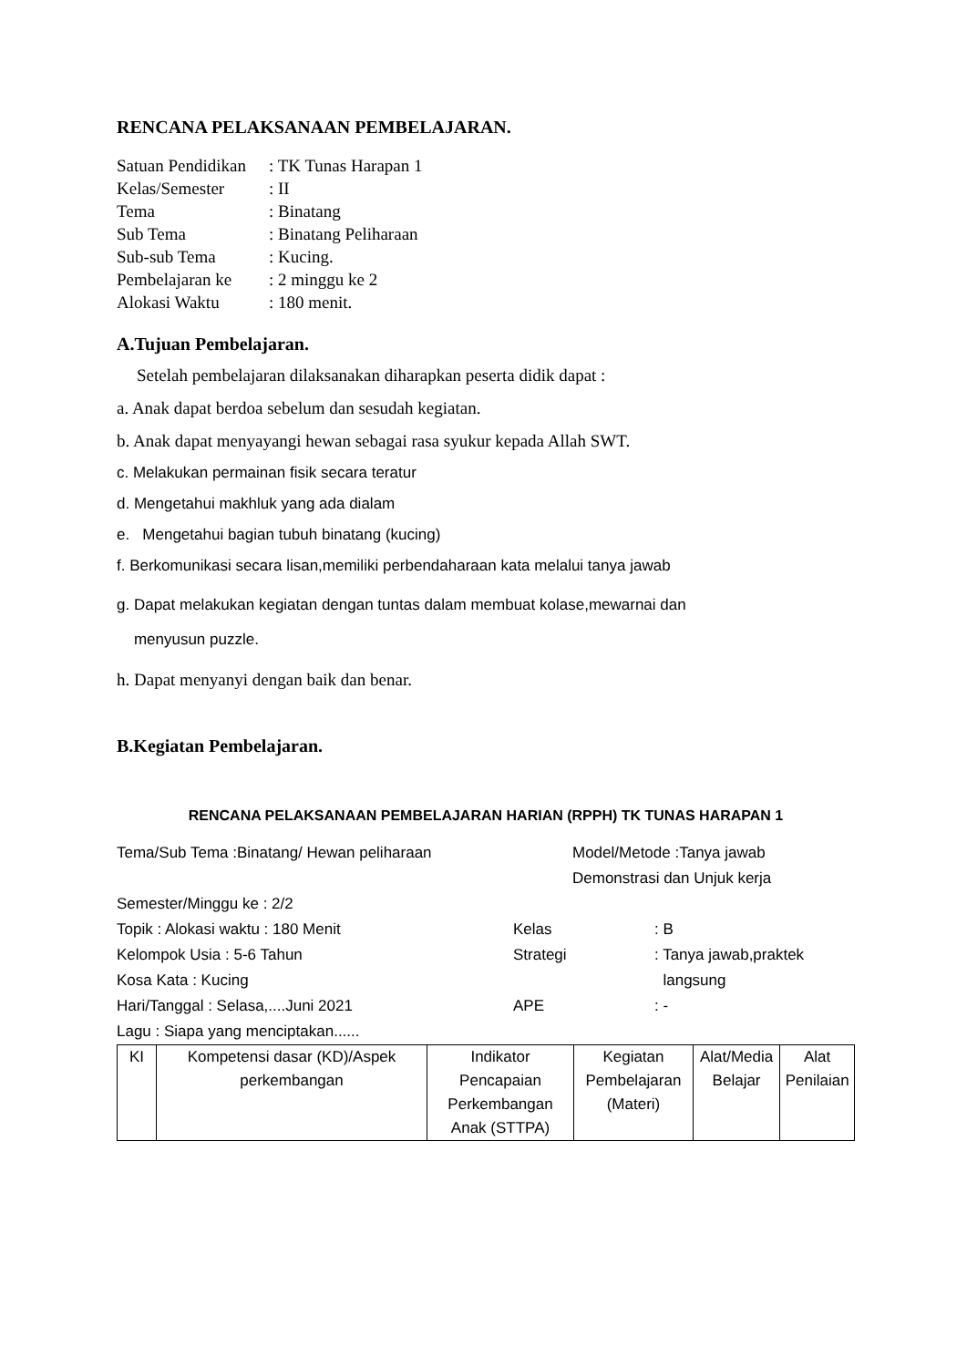RENCANA PELAKSANAAN PEMBELAJARAN.
| Satuan Pendidikan | : TK Tunas Harapan 1 |
| Kelas/Semester | : II |
| Tema | : Binatang |
| Sub Tema | : Binatang Peliharaan |
| Sub-sub Tema | : Kucing. |
| Pembelajaran ke | : 2 minggu ke 2 |
| Alokasi Waktu | : 180 menit. |
A.Tujuan Pembelajaran.
Setelah pembelajaran dilaksanakan diharapkan peserta didik dapat :
a. Anak dapat berdoa sebelum dan sesudah kegiatan.
b. Anak dapat menyayangi hewan sebagai rasa syukur kepada Allah SWT.
c. Melakukan permainan fisik secara teratur
d. Mengetahui makhluk yang ada dialam
e. Mengetahui bagian tubuh binatang (kucing)
f. Berkomunikasi secara lisan,memiliki perbendaharaan kata melalui tanya jawab
g. Dapat melakukan kegiatan dengan tuntas dalam membuat kolase,mewarnai dan
menyusun puzzle.
h. Dapat menyanyi dengan baik dan benar.
B.Kegiatan Pembelajaran.
RENCANA PELAKSANAAN PEMBELAJARAN HARIAN (RPPH) TK TUNAS HARAPAN 1
Tema/Sub Tema :Binatang/ Hewan peliharaan Model/Metode :Tanya jawab
Demonstrasi dan Unjuk kerja
Semester/Minggu ke : 2/2
Topik : Alokasi waktu : 180 Menit Kelas: B
Kelompok Usia : 5-6 Tahun Strategi: Tanya jawab,praktek
Kosa Kata : Kucing langsung
Hari/Tanggal : Selasa,....Juni 2021 APE: -
Lagu : Siapa yang menciptakan......
| KI | Kompetensi dasar (KD)/Aspek perkembangan | Indikator Pencapaian Perkembangan Anak (STTPA) | Kegiatan Pembelajaran (Materi) | Alat/Media Belajar | Alat Penilaian |
| --- | --- | --- | --- | --- | --- |